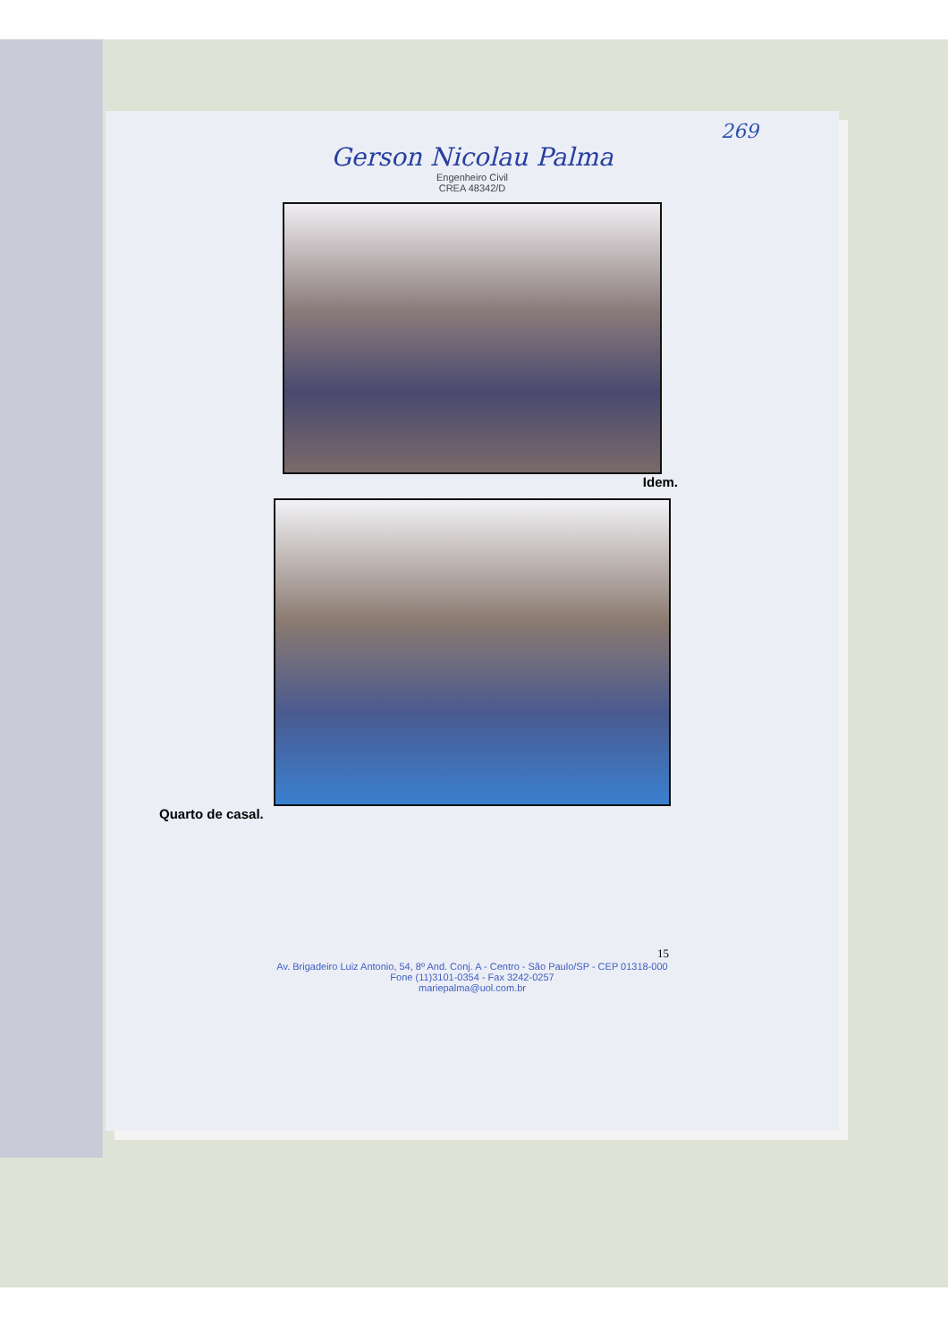269
Gerson Nicolau Palma
Engenheiro Civil
CREA 48342/D
Idem.
Quarto de casal.
15
Av. Brigadeiro Luiz Antonio, 54, 8º And. Conj. A - Centro - São Paulo/SP - CEP 01318-000
Fone (11)3101-0354 - Fax 3242-0257
mariepalma@uol.com.br